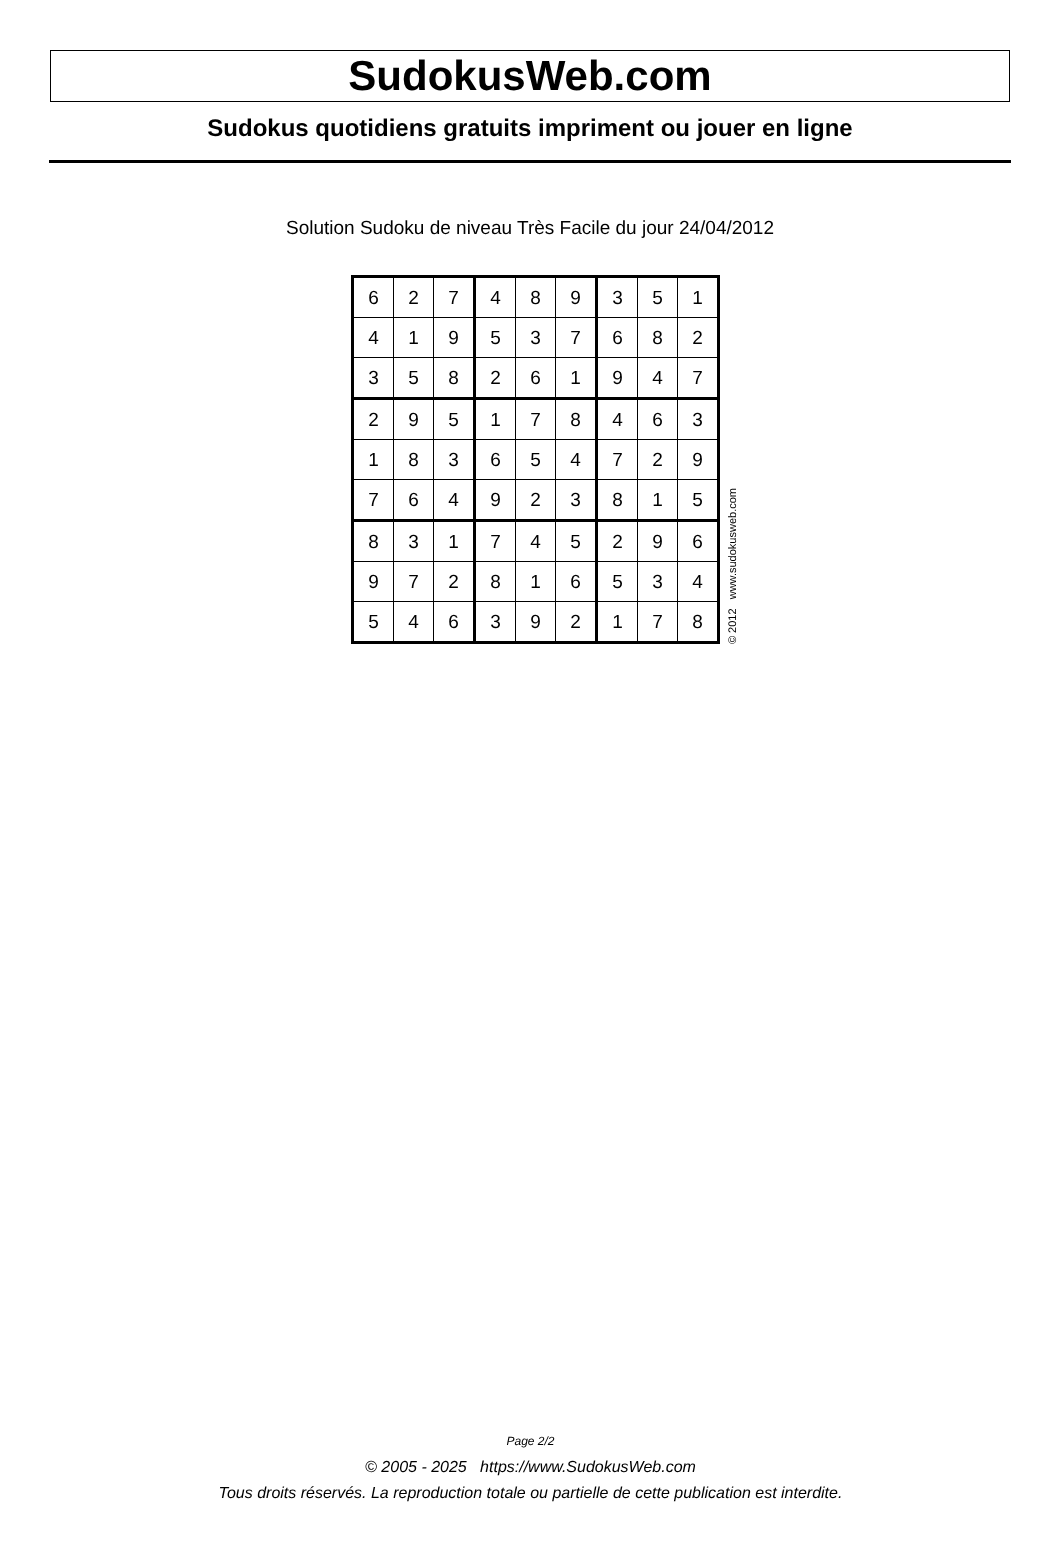SudokusWeb.com
Sudokus quotidiens gratuits impriment ou jouer en ligne
Solution Sudoku de niveau Très Facile du jour 24/04/2012
| 6 | 2 | 7 | 4 | 8 | 9 | 3 | 5 | 1 |
| 4 | 1 | 9 | 5 | 3 | 7 | 6 | 8 | 2 |
| 3 | 5 | 8 | 2 | 6 | 1 | 9 | 4 | 7 |
| 2 | 9 | 5 | 1 | 7 | 8 | 4 | 6 | 3 |
| 1 | 8 | 3 | 6 | 5 | 4 | 7 | 2 | 9 |
| 7 | 6 | 4 | 9 | 2 | 3 | 8 | 1 | 5 |
| 8 | 3 | 1 | 7 | 4 | 5 | 2 | 9 | 6 |
| 9 | 7 | 2 | 8 | 1 | 6 | 5 | 3 | 4 |
| 5 | 4 | 6 | 3 | 9 | 2 | 1 | 7 | 8 |
© 2012 www.sudokusweb.com
Page 2/2
© 2005 - 2025 https://www.SudokusWeb.com
Tous droits réservés. La reproduction totale ou partielle de cette publication est interdite.